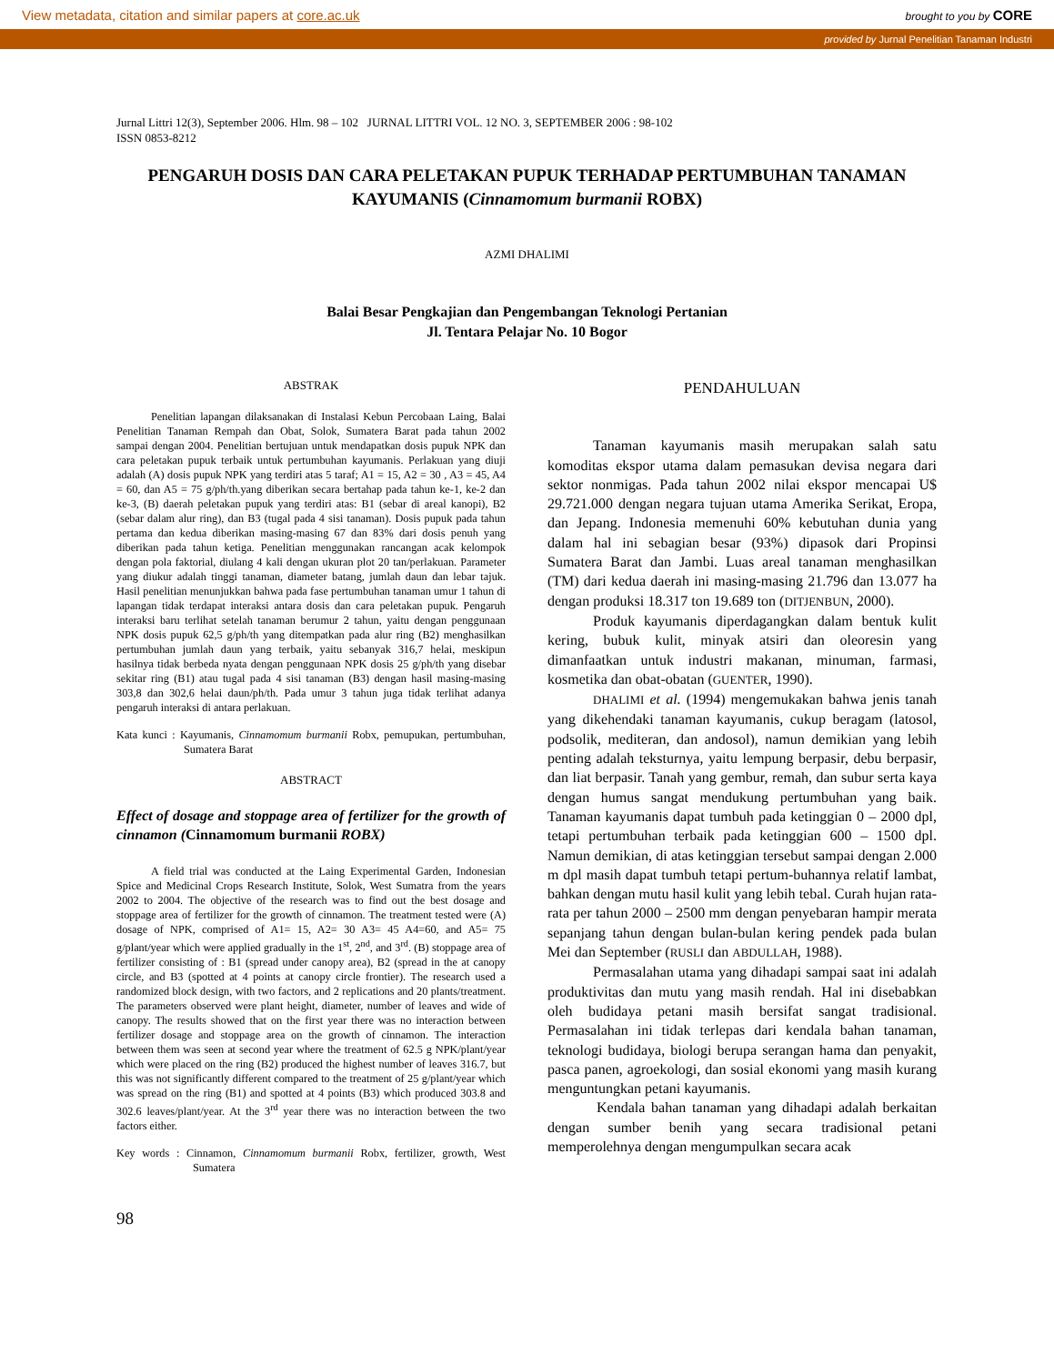View metadata, citation and similar papers at core.ac.uk brought to you by CORE
provided by Jurnal Penelitian Tanaman Industri
Jurnal Littri 12(3), September 2006. Hlm. 98 – 102 JURNAL LITTRI VOL. 12 NO. 3, SEPTEMBER 2006 : 98-102
ISSN 0853-8212
PENGARUH DOSIS DAN CARA PELETAKAN PUPUK TERHADAP PERTUMBUHAN TANAMAN KAYUMANIS (Cinnamomum burmanii ROBX)
AZMI DHALIMI
Balai Besar Pengkajian dan Pengembangan Teknologi Pertanian
Jl. Tentara Pelajar No. 10 Bogor
ABSTRAK
Penelitian lapangan dilaksanakan di Instalasi Kebun Percobaan Laing, Balai Penelitian Tanaman Rempah dan Obat, Solok, Sumatera Barat pada tahun 2002 sampai dengan 2004. Penelitian bertujuan untuk mendapatkan dosis pupuk NPK dan cara peletakan pupuk terbaik untuk pertumbuhan kayumanis. Perlakuan yang diuji adalah (A) dosis pupuk NPK yang terdiri atas 5 taraf; A1 = 15, A2 = 30 , A3 = 45, A4 = 60, dan A5 = 75 g/ph/th.yang diberikan secara bertahap pada tahun ke-1, ke-2 dan ke-3, (B) daerah peletakan pupuk yang terdiri atas: B1 (sebar di areal kanopi), B2 (sebar dalam alur ring), dan B3 (tugal pada 4 sisi tanaman). Dosis pupuk pada tahun pertama dan kedua diberikan masing-masing 67 dan 83% dari dosis penuh yang diberikan pada tahun ketiga. Penelitian menggunakan rancangan acak kelompok dengan pola faktorial, diulang 4 kali dengan ukuran plot 20 tan/perlakuan. Parameter yang diukur adalah tinggi tanaman, diameter batang, jumlah daun dan lebar tajuk. Hasil penelitian menunjukkan bahwa pada fase pertumbuhan tanaman umur 1 tahun di lapangan tidak terdapat interaksi antara dosis dan cara peletakan pupuk. Pengaruh interaksi baru terlihat setelah tanaman berumur 2 tahun, yaitu dengan penggunaan NPK dosis pupuk 62,5 g/ph/th yang ditempatkan pada alur ring (B2) menghasilkan pertumbuhan jumlah daun yang terbaik, yaitu sebanyak 316,7 helai, meskipun hasilnya tidak berbeda nyata dengan penggunaan NPK dosis 25 g/ph/th yang disebar sekitar ring (B1) atau tugal pada 4 sisi tanaman (B3) dengan hasil masing-masing 303,8 dan 302,6 helai daun/ph/th. Pada umur 3 tahun juga tidak terlihat adanya pengaruh interaksi di antara perlakuan.
Kata kunci : Kayumanis, Cinnamomum burmanii Robx, pemupukan, pertumbuhan, Sumatera Barat
ABSTRACT
Effect of dosage and stoppage area of fertilizer for the growth of cinnamon (Cinnamomum burmanii ROBX)
A field trial was conducted at the Laing Experimental Garden, Indonesian Spice and Medicinal Crops Research Institute, Solok, West Sumatra from the years 2002 to 2004. The objective of the research was to find out the best dosage and stoppage area of fertilizer for the growth of cinnamon. The treatment tested were (A) dosage of NPK, comprised of A1= 15, A2= 30 A3= 45 A4=60, and A5= 75 g/plant/year which were applied gradually in the 1<sup>st</sup>, 2<sup>nd</sup>, and 3<sup>rd</sup>. (B) stoppage area of fertilizer consisting of : B1 (spread under canopy area), B2 (spread in the at canopy circle, and B3 (spotted at 4 points at canopy circle frontier). The research used a randomized block design, with two factors, and 2 replications and 20 plants/treatment. The parameters observed were plant height, diameter, number of leaves and wide of canopy. The results showed that on the first year there was no interaction between fertilizer dosage and stoppage area on the growth of cinnamon. The interaction between them was seen at second year where the treatment of 62.5 g NPK/plant/year which were placed on the ring (B2) produced the highest number of leaves 316.7, but this was not significantly different compared to the treatment of 25 g/plant/year which was spread on the ring (B1) and spotted at 4 points (B3) which produced 303.8 and 302.6 leaves/plant/year. At the 3<sup>rd</sup> year there was no interaction between the two factors either.
Key words : Cinnamon, Cinnamomum burmanii Robx, fertilizer, growth, West Sumatera
98
PENDAHULUAN
Tanaman kayumanis masih merupakan salah satu komoditas ekspor utama dalam pemasukan devisa negara dari sektor nonmigas. Pada tahun 2002 nilai ekspor mencapai U$ 29.721.000 dengan negara tujuan utama Amerika Serikat, Eropa, dan Jepang. Indonesia memenuhi 60% kebutuhan dunia yang dalam hal ini sebagian besar (93%) dipasok dari Propinsi Sumatera Barat dan Jambi. Luas areal tanaman menghasilkan (TM) dari kedua daerah ini masing-masing 21.796 dan 13.077 ha dengan produksi 18.317 ton 19.689 ton (DITJENBUN, 2000).
Produk kayumanis diperdagangkan dalam bentuk kulit kering, bubuk kulit, minyak atsiri dan oleoresin yang dimanfaatkan untuk industri makanan, minuman, farmasi, kosmetika dan obat-obatan (GUENTER, 1990).
DHALIMI et al. (1994) mengemukakan bahwa jenis tanah yang dikehendaki tanaman kayumanis, cukup beragam (latosol, podsolik, mediteran, dan andosol), namun demikian yang lebih penting adalah teksturnya, yaitu lempung berpasir, debu berpasir, dan liat berpasir. Tanah yang gembur, remah, dan subur serta kaya dengan humus sangat mendukung pertumbuhan yang baik. Tanaman kayumanis dapat tumbuh pada ketinggian 0 – 2000 dpl, tetapi pertumbuhan terbaik pada ketinggian 600 – 1500 dpl. Namun demikian, di atas ketinggian tersebut sampai dengan 2.000 m dpl masih dapat tumbuh tetapi pertum-buhannya relatif lambat, bahkan dengan mutu hasil kulit yang lebih tebal. Curah hujan rata-rata per tahun 2000 – 2500 mm dengan penyebaran hampir merata sepanjang tahun dengan bulan-bulan kering pendek pada bulan Mei dan September (RUSLI dan ABDULLAH, 1988).
Permasalahan utama yang dihadapi sampai saat ini adalah produktivitas dan mutu yang masih rendah. Hal ini disebabkan oleh budidaya petani masih bersifat sangat tradisional. Permasalahan ini tidak terlepas dari kendala bahan tanaman, teknologi budidaya, biologi berupa serangan hama dan penyakit, pasca panen, agroekologi, dan sosial ekonomi yang masih kurang menguntungkan petani kayumanis.
Kendala bahan tanaman yang dihadapi adalah berkaitan dengan sumber benih yang secara tradisional petani memperolehnya dengan mengumpulkan secara acak